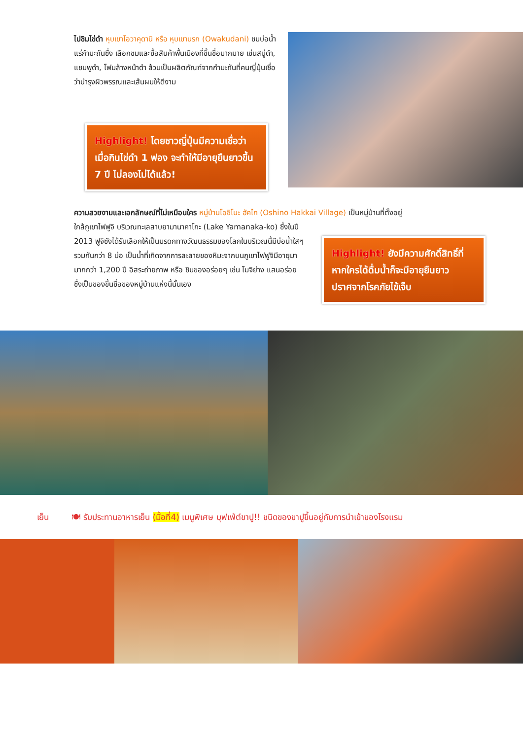ไปชิมไข่ดำ หุบเขาโอวาคุดานิ หรือ หุบเขานรก (Owakudani) ชมบ่อน้ำแร่กำมะถันซึ่ง เลือกชมและซื้อสินค้าพื้นเมืองที่ขึ้นชื่อมากมาย เช่นสบู่ดำ, แชมพูดำ, โฟมล้างหน้าดำ ล้วนเป็นผลิตภัณฑ์จากกำมะถันที่คนญี่ปุ่นเชื่อว่าบำรุงผิวพรรณและเส้นผมให้ดีงาม
Highlight! โดยชาวญี่ปุ่นมีความเชื่อว่า เมื่อกินไข่ดำ 1 ฟอง จะทำให้มีอายุยืนยาวขึ้น 7 ปี ไม่ลองไม่ได้แล้ว!
ความสวยงามและเอกลักษณ์ที่ไม่เหมือนใคร หมู่บ้านโอชิโนะ ฮัคไก (Oshino Hakkai Village) เป็นหมู่บ้านที่ตั้งอยู่
ใกล้ภูเขาไฟฟูจิ บริเวณทะเลสาบยามานาคาโกะ (Lake Yamanaka-ko) ซึ่งในปี 2013 ฟูจิซังได้รับเลือกให้เป็นมรดกทางวัฒนธรรมของโลกในบริเวณนี้มีบ่อน้ำใสๆ รวมกันกว่า 8 บ่อ เป็นน้ำที่เกิดจากการละลายของหิมะจากบนภูเขาไฟฟูจิมีอายุมามากกว่า 1,200 ปี อิสระถ่ายภาพ หรือ ชิมของอร่อยๆ เช่น โมจิย่าง แสนอร่อย ซึ่งเป็นของขึ้นชื่อของหมู่บ้านแห่งนี้นั้นเอง
Highlight! ยังมีความศักดิ์สิทธิ์ที่หากใครได้ดื่มน้ำก็จะมีอายุยืนยาว ปราศจากโรคภัยไข้เจ็บ
เย็น 🍽 รับประทานอาหารเย็น (มื้อที่4) เมนูพิเศษ บุฟเฟ่ต์ขาปู!! ชนิดของขาปูขึ้นอยู่กับการนำเข้าของโรงแรม